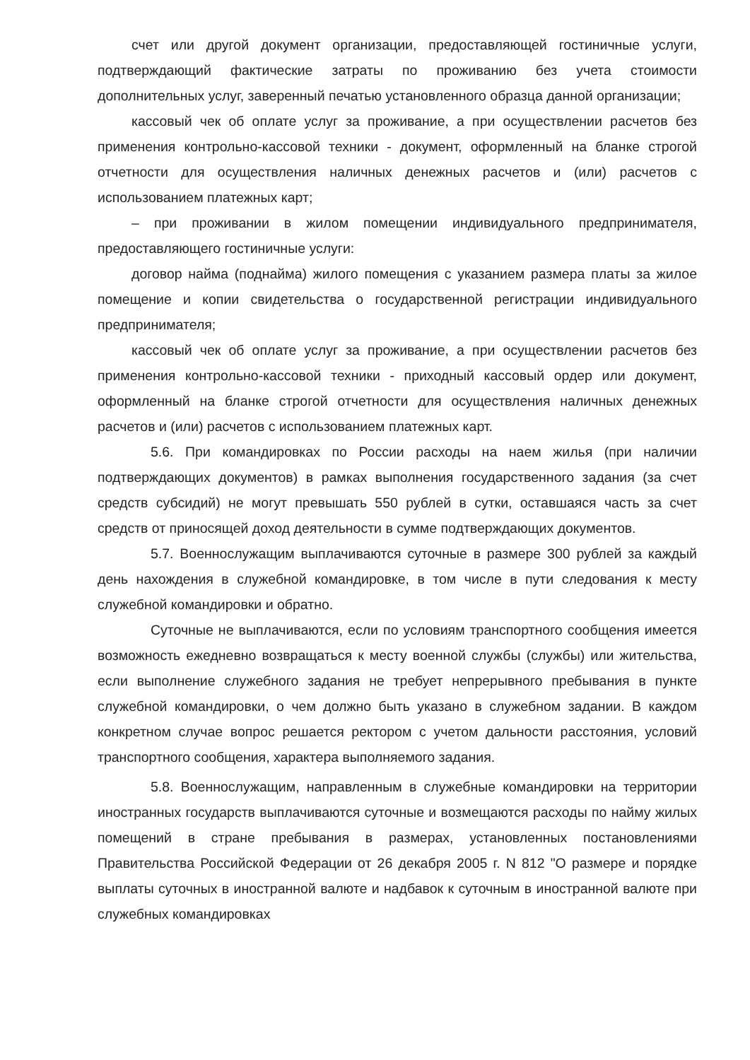счет или другой документ организации, предоставляющей гостиничные услуги, подтверждающий фактические затраты по проживанию без учета стоимости дополнительных услуг, заверенный печатью установленного образца данной организации;
кассовый чек об оплате услуг за проживание, а при осуществлении расчетов без применения контрольно-кассовой техники - документ, оформленный на бланке строгой отчетности для осуществления наличных денежных расчетов и (или) расчетов с использованием платежных карт;
– при проживании в жилом помещении индивидуального предпринимателя, предоставляющего гостиничные услуги:
договор найма (поднайма) жилого помещения с указанием размера платы за жилое помещение и копии свидетельства о государственной регистрации индивидуального предпринимателя;
кассовый чек об оплате услуг за проживание, а при осуществлении расчетов без применения контрольно-кассовой техники - приходный кассовый ордер или документ, оформленный на бланке строгой отчетности для осуществления наличных денежных расчетов и (или) расчетов с использованием платежных карт.
5.6. При командировках по России расходы на наем жилья (при наличии подтверждающих документов) в рамках выполнения государственного задания (за счет средств субсидий) не могут превышать 550 рублей в сутки, оставшаяся часть за счет средств от приносящей доход деятельности в сумме подтверждающих документов.
5.7. Военнослужащим выплачиваются суточные в размере 300 рублей за каждый день нахождения в служебной командировке, в том числе в пути следования к месту служебной командировки и обратно.
Суточные не выплачиваются, если по условиям транспортного сообщения имеется возможность ежедневно возвращаться к месту военной службы (службы) или жительства, если выполнение служебного задания не требует непрерывного пребывания в пункте служебной командировки, о чем должно быть указано в служебном задании. В каждом конкретном случае вопрос решается ректором с учетом дальности расстояния, условий транспортного сообщения, характера выполняемого задания.
5.8. Военнослужащим, направленным в служебные командировки на территории иностранных государств выплачиваются суточные и возмещаются расходы по найму жилых помещений в стране пребывания в размерах, установленных постановлениями Правительства Российской Федерации от 26 декабря 2005 г. N 812 "О размере и порядке выплаты суточных в иностранной валюте и надбавок к суточным в иностранной валюте при служебных командировках